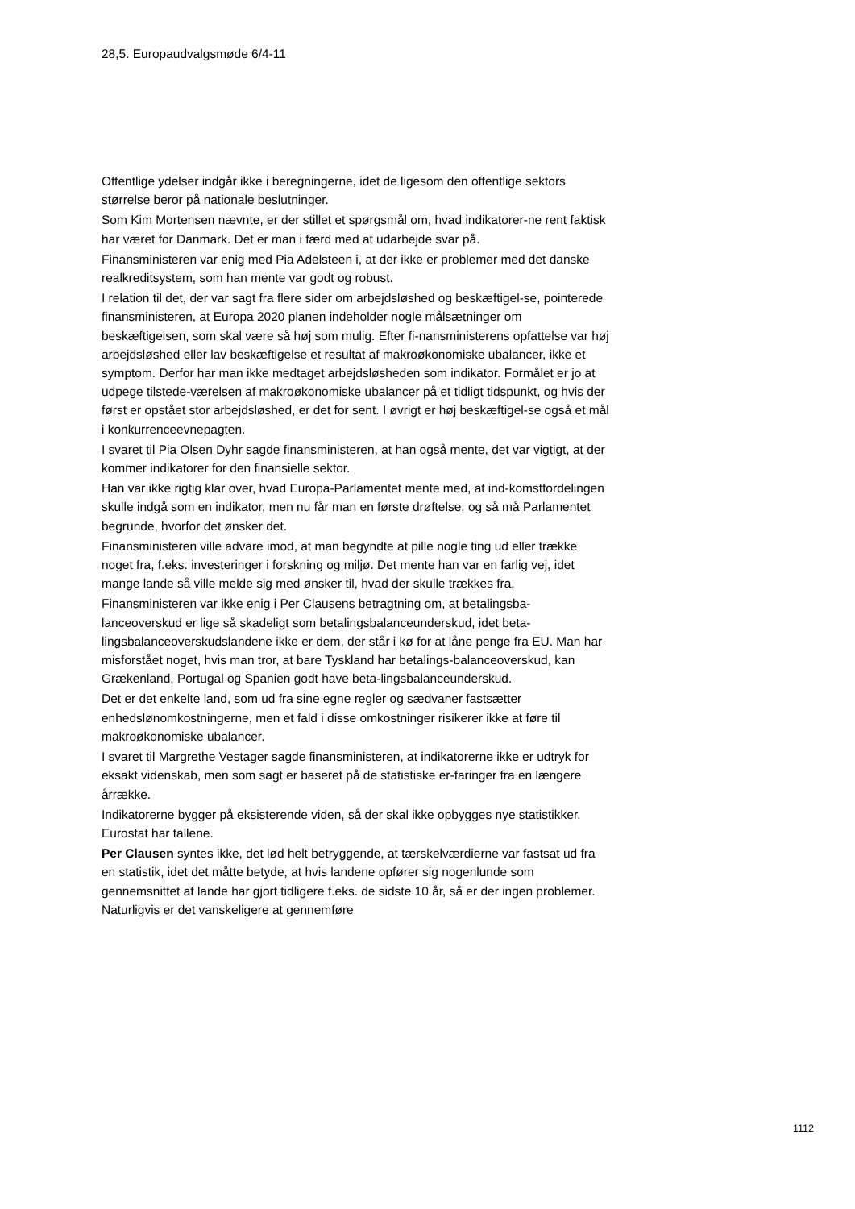28,5. Europaudvalgsmøde 6/4-11
Offentlige ydelser indgår ikke i beregningerne, idet de ligesom den offentlige sektors størrelse beror på nationale beslutninger.
Som Kim Mortensen nævnte, er der stillet et spørgsmål om, hvad indikatorer-ne rent faktisk har været for Danmark. Det er man i færd med at udarbejde svar på.
Finansministeren var enig med Pia Adelsteen i, at der ikke er problemer med det danske realkreditsystem, som han mente var godt og robust.
I relation til det, der var sagt fra flere sider om arbejdsløshed og beskæftigel-se, pointerede finansministeren, at Europa 2020 planen indeholder nogle målsætninger om beskæftigelsen, som skal være så høj som mulig. Efter fi-nansministerens opfattelse var høj arbejdsløshed eller lav beskæftigelse et resultat af makroøkonomiske ubalancer, ikke et symptom. Derfor har man ikke medtaget arbejdsløsheden som indikator. Formålet er jo at udpege tilstede-værelsen af makroøkonomiske ubalancer på et tidligt tidspunkt, og hvis der først er opstået stor arbejdsløshed, er det for sent. I øvrigt er høj beskæftigel-se også et mål i konkurrenceevnepagten.
I svaret til Pia Olsen Dyhr sagde finansministeren, at han også mente, det var vigtigt, at der kommer indikatorer for den finansielle sektor.
Han var ikke rigtig klar over, hvad Europa-Parlamentet mente med, at ind-komstfordelingen skulle indgå som en indikator, men nu får man en første drøftelse, og så må Parlamentet begrunde, hvorfor det ønsker det.
Finansministeren ville advare imod, at man begyndte at pille nogle ting ud eller trække noget fra, f.eks. investeringer i forskning og miljø. Det mente han var en farlig vej, idet mange lande så ville melde sig med ønsker til, hvad der skulle trækkes fra.
Finansministeren var ikke enig i Per Clausens betragtning om, at betalingsba-lanceoverskud er lige så skadeligt som betalingsbalanceunderskud, idet beta-lingsbalanceoverskudslandene ikke er dem, der står i kø for at låne penge fra EU. Man har misforstået noget, hvis man tror, at bare Tyskland har betalings-balanceoverskud, kan Grækenland, Portugal og Spanien godt have beta-lingsbalanceunderskud.
Det er det enkelte land, som ud fra sine egne regler og sædvaner fastsætter enhedslønomkostningerne, men et fald i disse omkostninger risikerer ikke at føre til makroøkonomiske ubalancer.
I svaret til Margrethe Vestager sagde finansministeren, at indikatorerne ikke er udtryk for eksakt videnskab, men som sagt er baseret på de statistiske er-faringer fra en længere årrække.
Indikatorerne bygger på eksisterende viden, så der skal ikke opbygges nye statistikker. Eurostat har tallene.
Per Clausen syntes ikke, det lød helt betryggende, at tærskelværdierne var fastsat ud fra en statistik, idet det måtte betyde, at hvis landene opfører sig nogenlunde som gennemsnittet af lande har gjort tidligere f.eks. de sidste 10 år, så er der ingen problemer. Naturligvis er det vanskeligere at gennemføre
1112